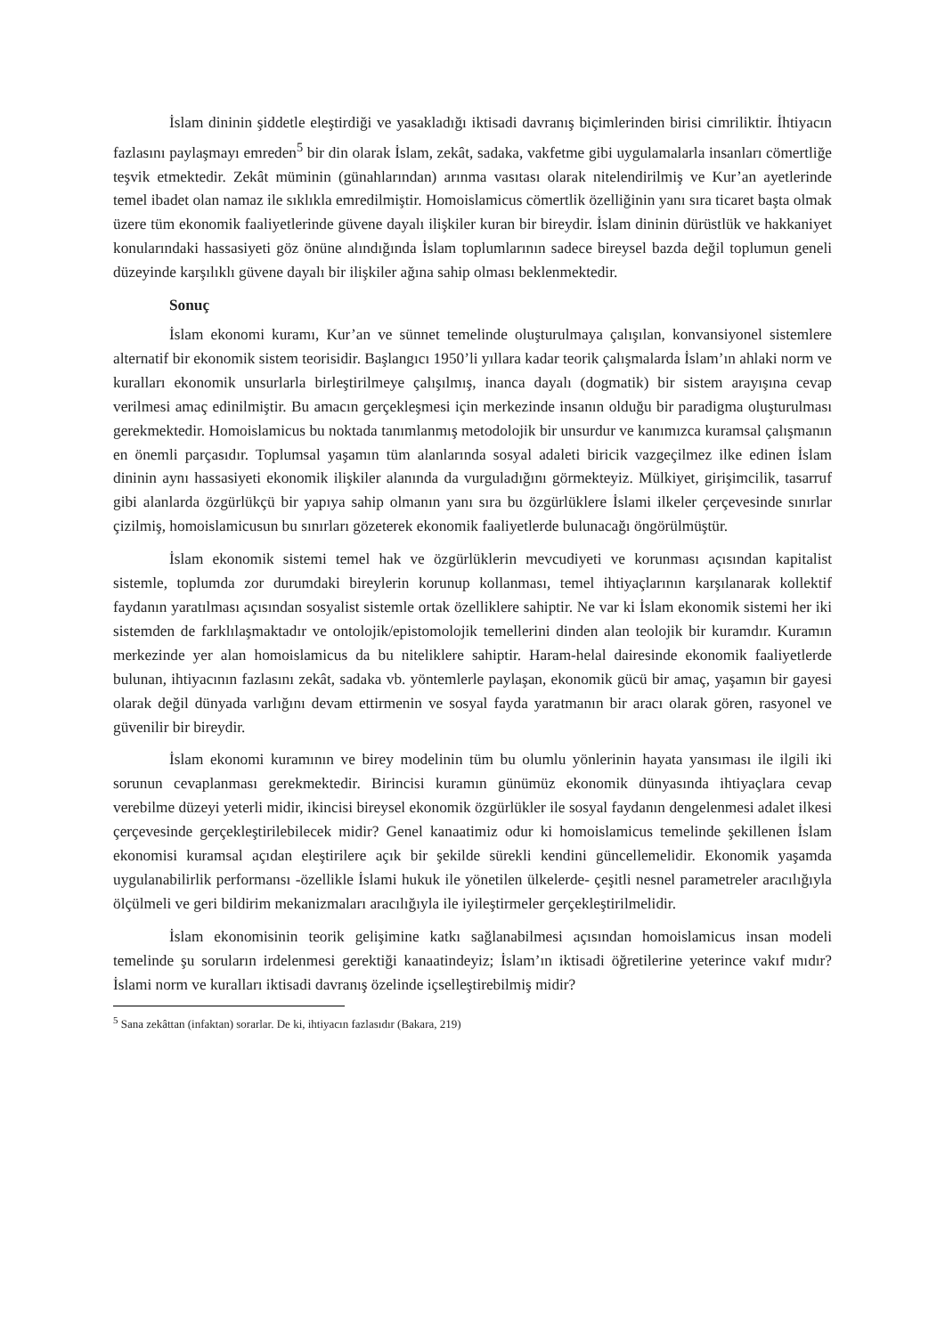İslam dininin şiddetle eleştirdiği ve yasakladığı iktisadi davranış biçimlerinden birisi cimriliktir. İhtiyacın fazlasını paylaşmayı emreden<sup>5</sup> bir din olarak İslam, zekât, sadaka, vakfetme gibi uygulamalarla insanları cömertliğe teşvik etmektedir. Zekât müminin (günahlarından) arınma vasıtası olarak nitelendirilmiş ve Kur’an ayetlerinde temel ibadet olan namaz ile sıklıkla emredilmiştir. Homoislamicus cömertlik özelliğinin yanı sıra ticaret başta olmak üzere tüm ekonomik faaliyetlerinde güvene dayalı ilişkiler kuran bir bireydir. İslam dininin dürüstlük ve hakkaniyet konularındaki hassasiyeti göz önüne alındığında İslam toplumlarının sadece bireysel bazda değil toplumun geneli düzeyinde karşılıklı güvene dayalı bir ilişkiler ağına sahip olması beklenmektedir.
Sonuç
İslam ekonomi kuramı, Kur’an ve sünnet temelinde oluşturulmaya çalışılan, konvansiyonel sistemlere alternatif bir ekonomik sistem teorisidir. Başlangıcı 1950’li yıllara kadar teorik çalışmalarda İslam’ın ahlaki norm ve kuralları ekonomik unsurlarla birleştirilmeye çalışılmış, inanca dayalı (dogmatik) bir sistem arayışına cevap verilmesi amaç edinilmiştir. Bu amacın gerçekleşmesi için merkezinde insanın olduğu bir paradigma oluşturulması gerekmektedir. Homoislamicus bu noktada tanımlanmış metodolojik bir unsurdur ve kanımızca kuramsal çalışmanın en önemli parçasıdır. Toplumsal yaşamın tüm alanlarında sosyal adaleti biricik vazgeçilmez ilke edinen İslam dininin aynı hassasiyeti ekonomik ilişkiler alanında da vurguladığını görmekteyiz. Mülkiyet, girişimcilik, tasarruf gibi alanlarda özgürlükçü bir yapıya sahip olmanın yanı sıra bu özgürlüklere İslami ilkeler çerçevesinde sınırlar çizilmiş, homoislamicusun bu sınırları gözeterek ekonomik faaliyetlerde bulunacağı öngörülmüştür.
İslam ekonomik sistemi temel hak ve özgürlüklerin mevcudiyeti ve korunması açısından kapitalist sistemle, toplumda zor durumdaki bireylerin korunup kollanması, temel ihtiyaçlarının karşılanarak kollektif faydanın yaratılması açısından sosyalist sistemle ortak özelliklere sahiptir. Ne var ki İslam ekonomik sistemi her iki sistemden de farklılaşmaktadır ve ontolojik/epistomolojik temellerini dinden alan teolojik bir kuramdır. Kuramın merkezinde yer alan homoislamicus da bu niteliklere sahiptir. Haram-helal dairesinde ekonomik faaliyetlerde bulunan, ihtiyacının fazlasını zekât, sadaka vb. yöntemlerle paylaşan, ekonomik gücü bir amaç, yaşamın bir gayesi olarak değil dünyada varlığını devam ettirmenin ve sosyal fayda yaratmanın bir aracı olarak gören, rasyonel ve güvenilir bir bireydir.
İslam ekonomi kuramının ve birey modelinin tüm bu olumlu yönlerinin hayata yansıması ile ilgili iki sorunun cevaplanması gerekmektedir. Birincisi kuramın günümüz ekonomik dünyasında ihtiyaçlara cevap verebilme düzeyi yeterli midir, ikincisi bireysel ekonomik özgürlükler ile sosyal faydanın dengelenmesi adalet ilkesi çerçevesinde gerçekleştirilebilecek midir? Genel kanaatimiz odur ki homoislamicus temelinde şekillenen İslam ekonomisi kuramsal açıdan eleştirilere açık bir şekilde sürekli kendini güncellemelidir. Ekonomik yaşamda uygulanabilirlik performansı -özellikle İslami hukuk ile yönetilen ülkelerde- çeşitli nesnel parametreler aracılığıyla ölçülmeli ve geri bildirim mekanizmaları aracılığıyla ile iyileştirmeler gerçekleştirilmelidir.
İslam ekonomisinin teorik gelişimine katkı sağlanabilmesi açısından homoislamicus insan modeli temelinde şu soruların irdelenmesi gerektiği kanaatindeyiz; İslam’ın iktisadi öğretilerine yeterince vakıf mıdır? İslami norm ve kuralları iktisadi davranış özelinde içselleştirebilmiş midir?
<sup>5</sup> Sana zekâttan (infaktan) sorarlar. De ki, ihtiyacın fazlasıdır (Bakara, 219)